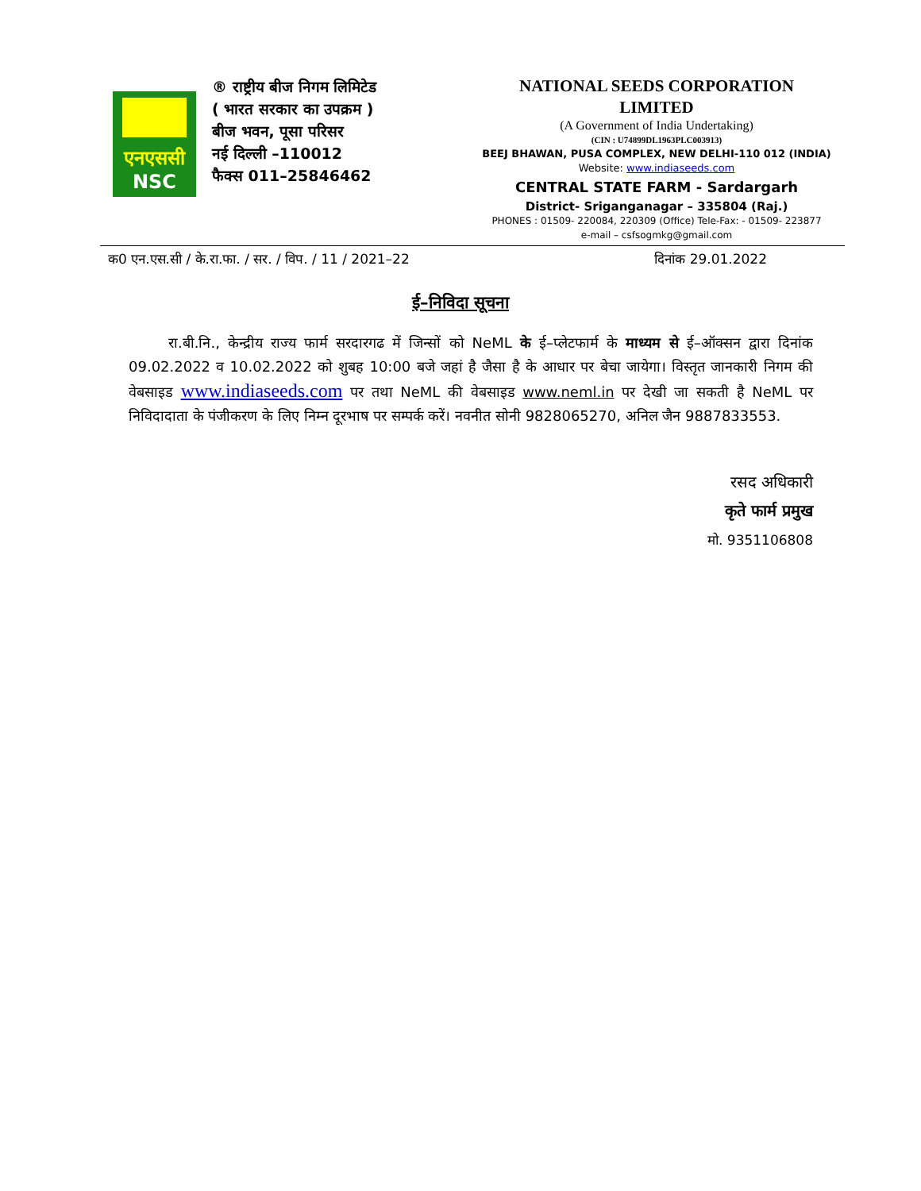एनएससी
NSC
® राष्ट्रीय बीज निगम लिमिटेड
( भारत सरकार का उपक्रम )
बीज भवन, पूसा परिसर
नई दिल्ली –110012
फैक्स 011–25846462
NATIONAL SEEDS CORPORATION
LIMITED
(A Government of India Undertaking)
(CIN : U74899DL1963PLC003913)
BEEJ BHAWAN, PUSA COMPLEX, NEW DELHI-110 012 (INDIA)
Website: www.indiaseeds.com
CENTRAL STATE FARM - Sardargarh
District- Sriganganagar – 335804 (Raj.)
PHONES : 01509- 220084, 220309 (Office) Tele-Fax: - 01509- 223877
e-mail – csfsogmkg@gmail.com
क0 एन.एस.सी / के.रा.फा. / सर. / विप. / 11 / 2021–22 दिनांक 29.01.2022
ई–निविदा सूचना
रा.बी.नि., केन्द्रीय राज्य फार्म सरदारगढ में जिन्सों को NeML के ई–प्लेटफार्म के माध्यम से ई–ऑक्सन द्वारा दिनांक 09.02.2022 व 10.02.2022 को शुबह 10:00 बजे जहां है जैसा है के आधार पर बेचा जायेगा। विस्तृत जानकारी निगम की वेबसाइड www.indiaseeds.com पर तथा NeML की वेबसाइड www.neml.in पर देखी जा सकती है NeML पर निविदादाता के पंजीकरण के लिए निम्न दूरभाष पर सम्पर्क करें। नवनीत सोनी 9828065270, अनिल जैन 9887833553.
रसद अधिकारी
कृते फार्म प्रमुख
मो. 9351106808